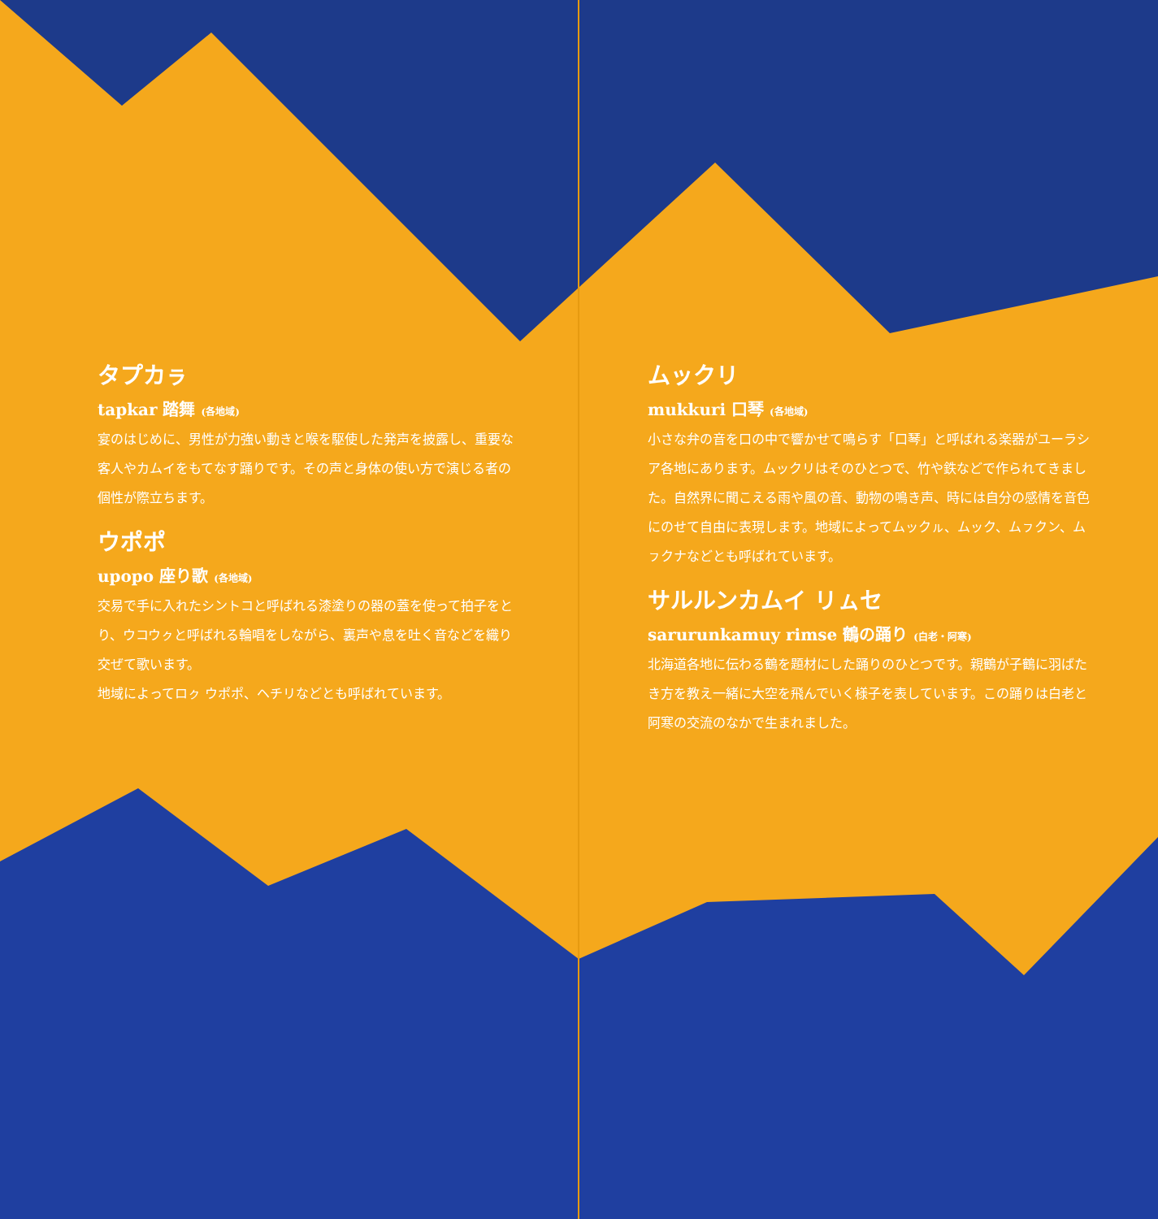タプカㇻ
tapkar 踏舞 (各地域)
宴のはじめに、男性が力強い動きと喉を駆使した発声を披露し、重要な客人やカムイをもてなす踊りです。その声と身体の使い方で演じる者の個性が際立ちます。
ウポポ
upopo 座り歌 (各地域)
交易で手に入れたシントコと呼ばれる漆塗りの器の蓋を使って拍子をとり、ウコウㇰと呼ばれる輪唱をしながら、裏声や息を吐く音などを織り交ぜて歌います。
地域によってロㇰ ウポポ、ヘチリなどとも呼ばれています。
ムックリ
mukkuri 口琴 (各地域)
小さな弁の音を口の中で響かせて鳴らす「口琴」と呼ばれる楽器がユーラシア各地にあります。ムックリはそのひとつで、竹や鉄などで作られてきました。自然界に聞こえる雨や風の音、動物の鳴き声、時には自分の感情を音色にのせて自由に表現します。地域によってムックㇽ、ムック、ムㇷクン、ムㇷクナなどとも呼ばれています。
サルルンカムイ リㇺセ
sarurunkamuy rimse 鶴の踊り (白老・阿寒)
北海道各地に伝わる鶴を題材にした踊りのひとつです。親鶴が子鶴に羽ばたき方を教え一緒に大空を飛んでいく様子を表しています。この踊りは白老と阿寒の交流のなかで生まれました。